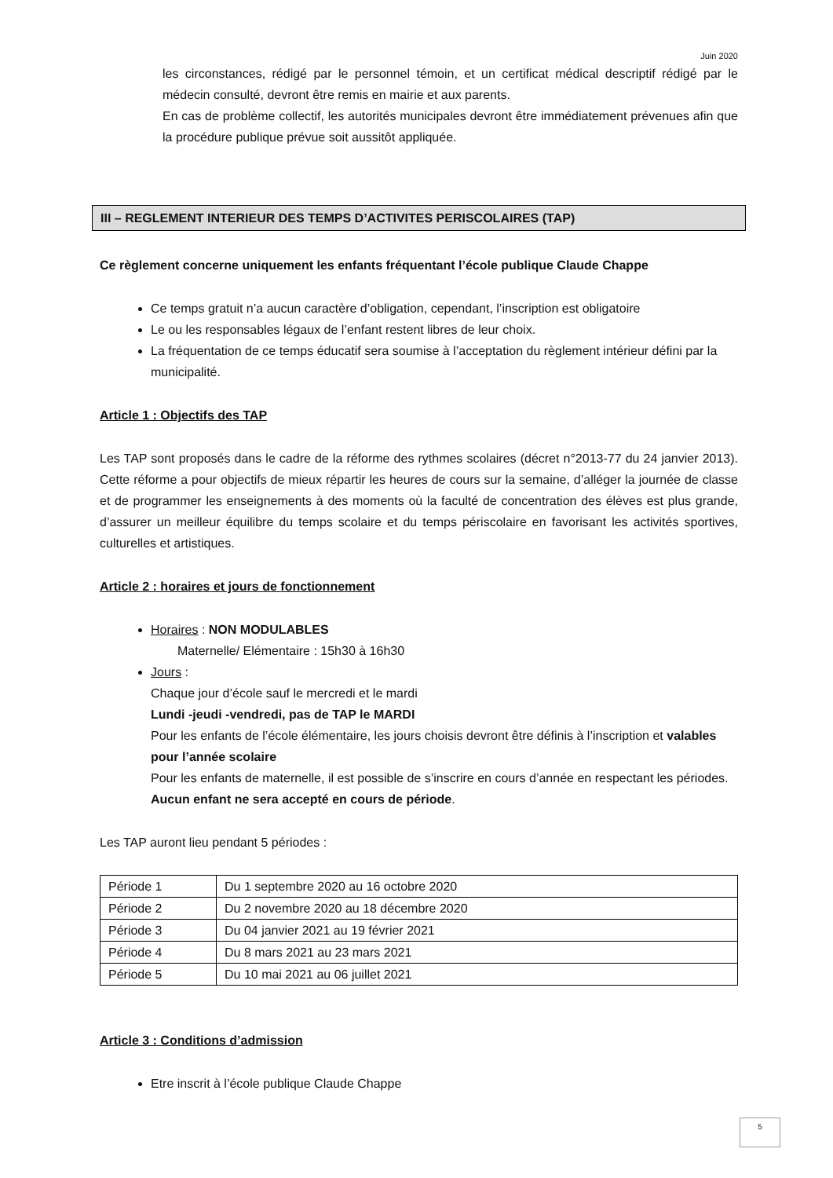Juin 2020
les circonstances, rédigé par le personnel témoin, et un certificat médical descriptif rédigé par le médecin consulté, devront être remis en mairie et aux parents.
En cas de problème collectif, les autorités municipales devront être immédiatement prévenues afin que la procédure publique prévue soit aussitôt appliquée.
III – REGLEMENT INTERIEUR DES TEMPS D’ACTIVITES PERISCOLAIRES (TAP)
Ce règlement concerne uniquement les enfants fréquentant l’école publique Claude Chappe
Ce temps gratuit n’a aucun caractère d’obligation, cependant, l’inscription est obligatoire
Le ou les responsables légaux de l’enfant restent libres de leur choix.
La fréquentation de ce temps éducatif sera soumise à l’acceptation du règlement intérieur défini par la municipalité.
Article 1 : Objectifs des TAP
Les TAP sont proposés dans le cadre de la réforme des rythmes scolaires (décret n°2013-77 du 24 janvier 2013). Cette réforme a pour objectifs de mieux répartir les heures de cours sur la semaine, d’alléger la journée de classe et de programmer les enseignements à des moments où la faculté de concentration des élèves est plus grande, d’assurer un meilleur équilibre du temps scolaire et du temps périscolaire en favorisant les activités sportives, culturelles et artistiques.
Article 2 : horaires et jours de fonctionnement
Horaires : NON MODULABLES
Maternelle/ Elémentaire : 15h30 à 16h30
Jours :
Chaque jour d’école sauf le mercredi et le mardi
Lundi -jeudi -vendredi, pas de TAP le MARDI
Pour les enfants de l’école élémentaire, les jours choisis devront être définis à l’inscription et valables pour l’année scolaire
Pour les enfants de maternelle, il est possible de s’inscrire en cours d’année en respectant les périodes. Aucun enfant ne sera accepté en cours de période.
Les TAP auront lieu pendant 5 périodes :
| Période 1 | Du 1 septembre 2020 au 16 octobre 2020 |
| Période 2 | Du 2 novembre 2020 au 18 décembre 2020 |
| Période 3 | Du 04 janvier 2021 au 19 février 2021 |
| Période 4 | Du 8 mars 2021 au 23 mars 2021 |
| Période 5 | Du 10 mai 2021 au 06 juillet 2021 |
Article 3 : Conditions d’admission
Etre inscrit à l’école publique Claude Chappe
5